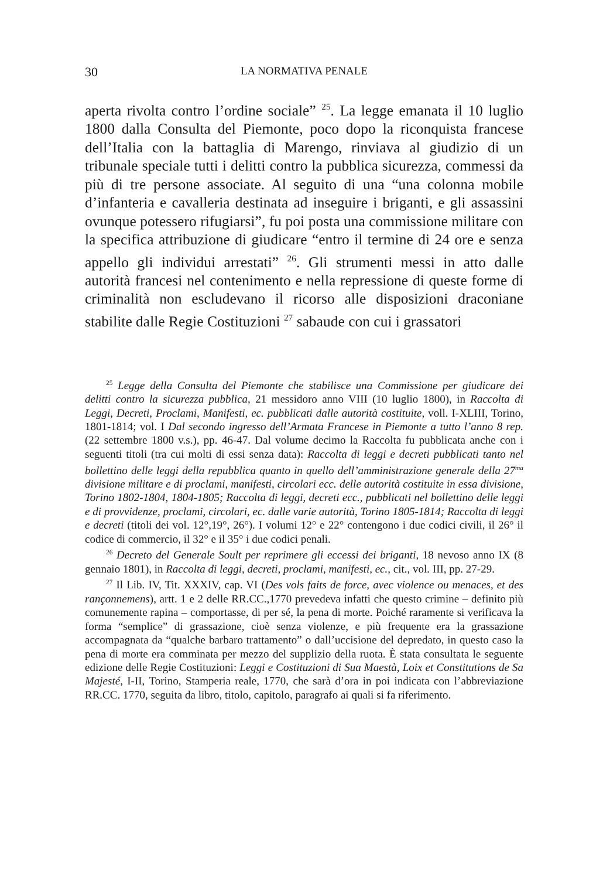30 LA NORMATIVA PENALE
aperta rivolta contro l’ordine sociale” <sup>25</sup>. La legge emanata il 10 luglio 1800 dalla Consulta del Piemonte, poco dopo la riconquista francese dell’Italia con la battaglia di Marengo, rinviava al giudizio di un tribunale speciale tutti i delitti contro la pubblica sicurezza, commessi da più di tre persone associate. Al seguito di una “una colonna mobile d’infanteria e cavalleria destinata ad inseguire i briganti, e gli assassini ovunque potessero rifugiarsi”, fu poi posta una commissione militare con la specifica attribuzione di giudicare “entro il termine di 24 ore e senza appello gli individui arrestati” <sup>26</sup>. Gli strumenti messi in atto dalle autorità francesi nel contenimento e nella repressione di queste forme di criminalità non escludevano il ricorso alle disposizioni draconiane stabilite dalle Regie Costituzioni <sup>27</sup> sabaude con cui i grassatori
<sup>25</sup> Legge della Consulta del Piemonte che stabilisce una Commissione per giudicare dei delitti contro la sicurezza pubblica, 21 messidoro anno VIII (10 luglio 1800), in Raccolta di Leggi, Decreti, Proclami, Manifesti, ec. pubblicati dalle autorità costituite, voll. I-XLIII, Torino, 1801-1814; vol. I Dal secondo ingresso dell’Armata Francese in Piemonte a tutto l’anno 8 rep.(22 settembre 1800 v.s.), pp. 46-47. Dal volume decimo la Raccolta fu pubblicata anche con i seguenti titoli (tra cui molti di essi senza data): Raccolta di leggi e decreti pubblicati tanto nel bollettino delle leggi della repubblica quanto in quello dell’amministrazione generale della 27<sup>ma</sup> divisione militare e di proclami, manifesti, circolari ecc. delle autorità costituite in essa divisione, Torino 1802-1804, 1804-1805; Raccolta di leggi, decreti ecc., pubblicati nel bollettino delle leggi e di provvidenze, proclami, circolari, ec. dalle varie autorità, Torino 1805-1814; Raccolta di leggi e decreti (titoli dei vol. 12°,19°, 26°). I volumi 12° e 22° contengono i due codici civili, il 26° il codice di commercio, il 32° e il 35° i due codici penali.
<sup>26</sup> Decreto del Generale Soult per reprimere gli eccessi dei briganti, 18 nevoso anno IX (8 gennaio 1801), in Raccolta di leggi, decreti, proclami, manifesti, ec., cit., vol. III, pp. 27-29.
<sup>27</sup> Il Lib. IV, Tit. XXXIV, cap. VI (Des vols faits de force, avec violence ou menaces, et des rançonnemens), artt. 1 e 2 delle RR.CC.,1770 prevedeva infatti che questo crimine – definito più comunemente rapina – comportasse, di per sé, la pena di morte. Poiché raramente si verificava la forma “semplice” di grassazione, cioè senza violenze, e più frequente era la grassazione accompagnata da “qualche barbaro trattamento” o dall’uccisione del depredato, in questo caso la pena di morte era comminata per mezzo del supplizio della ruota. È stata consultata le seguente edizione delle Regie Costituzioni: Leggi e Costituzioni di Sua Maestà, Loix et Constitutions de Sa Majesté, I-II, Torino, Stamperia reale, 1770, che sarà d’ora in poi indicata con l’abbreviazione RR.CC. 1770, seguita da libro, titolo, capitolo, paragrafo ai quali si fa riferimento.